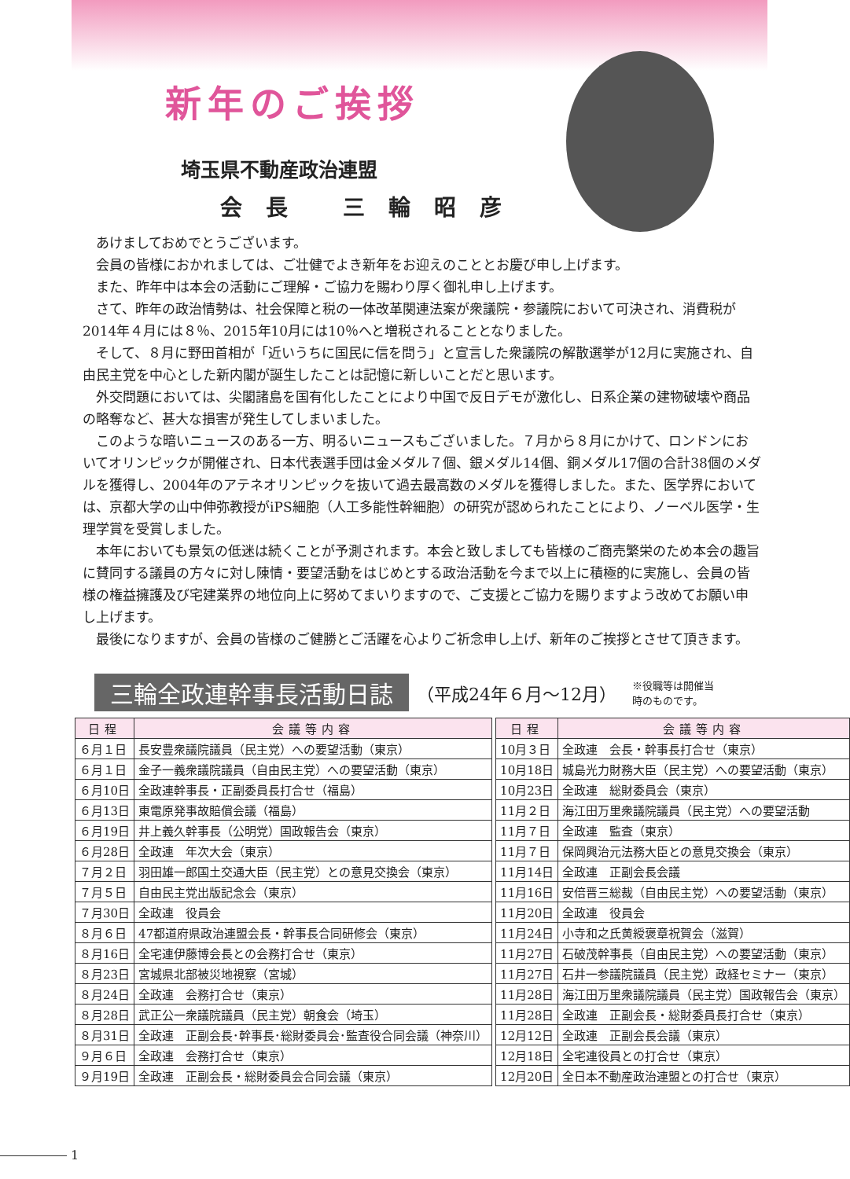新年のご挨拶
埼玉県不動産政治連盟
会長 三輪昭彦
あけましておめでとうございます。
会員の皆様におかれましては、ご壮健でよき新年をお迎えのこととお慶び申し上げます。
また、昨年中は本会の活動にご理解・ご協力を賜わり厚く御礼申し上げます。
さて、昨年の政治情勢は、社会保障と税の一体改革関連法案が衆議院・参議院において可決され、消費税が2014年４月には８％、2015年10月には10％へと増税されることとなりました。
そして、８月に野田首相が「近いうちに国民に信を問う」と宣言した衆議院の解散選挙が12月に実施され、自由民主党を中心とした新内閣が誕生したことは記憶に新しいことだと思います。
外交問題においては、尖閣諸島を国有化したことにより中国で反日デモが激化し、日系企業の建物破壊や商品の略奪など、甚大な損害が発生してしまいました。
このような暗いニュースのある一方、明るいニュースもございました。７月から８月にかけて、ロンドンにおいてオリンピックが開催され、日本代表選手団は金メダル７個、銀メダル14個、銅メダル17個の合計38個のメダルを獲得し、2004年のアテネオリンピックを抜いて過去最高数のメダルを獲得しました。また、医学界においては、京都大学の山中伸弥教授がiPS細胞（人工多能性幹細胞）の研究が認められたことにより、ノーベル医学・生理学賞を受賞しました。
本年においても景気の低迷は続くことが予測されます。本会と致しましても皆様のご商売繁栄のため本会の趣旨に賛同する議員の方々に対し陳情・要望活動をはじめとする政治活動を今まで以上に積極的に実施し、会員の皆様の権益擁護及び宅建業界の地位向上に努めてまいりますので、ご支援とご協力を賜りますよう改めてお願い申し上げます。
最後になりますが、会員の皆様のご健勝とご活躍を心よりご祈念申し上げ、新年のご挨拶とさせて頂きます。
三輪全政連幹事長活動日誌 （平成24年６月～12月） ※役職等は開催当
時のものです。
| 日程 | 会議等内容 |
| --- | --- |
| ６月１日 | 長安豊衆議院議員（民主党）への要望活動（東京） |
| ６月１日 | 金子一義衆議院議員（自由民主党）への要望活動（東京） |
| ６月10日 | 全政連幹事長・正副委員長打合せ（福島） |
| ６月13日 | 東電原発事故賠償会議（福島） |
| ６月19日 | 井上義久幹事長（公明党）国政報告会（東京） |
| ６月28日 | 全政連 年次大会（東京） |
| ７月２日 | 羽田雄一郎国土交通大臣（民主党）との意見交換会（東京） |
| ７月５日 | 自由民主党出版記念会（東京） |
| ７月30日 | 全政連 役員会 |
| ８月６日 | 47都道府県政治連盟会長・幹事長合同研修会（東京） |
| ８月16日 | 全宅連伊藤博会長との会務打合せ（東京） |
| ８月23日 | 宮城県北部被災地視察（宮城） |
| ８月24日 | 全政連 会務打合せ（東京） |
| ８月28日 | 武正公一衆議院議員（民主党）朝食会（埼玉） |
| ８月31日 | 全政連 正副会長･幹事長･総財委員会･監査役合同会議（神奈川） |
| ９月６日 | 全政連 会務打合せ（東京） |
| ９月19日 | 全政連 正副会長・総財委員会合同会議（東京） |
| 日程 | 会議等内容 |
| --- | --- |
| 10月３日 | 全政連 会長・幹事長打合せ（東京） |
| 10月18日 | 城島光力財務大臣（民主党）への要望活動（東京） |
| 10月23日 | 全政連 総財委員会（東京） |
| 11月２日 | 海江田万里衆議院議員（民主党）への要望活動 |
| 11月７日 | 全政連 監査（東京） |
| 11月７日 | 保岡興治元法務大臣との意見交換会（東京） |
| 11月14日 | 全政連 正副会長会議 |
| 11月16日 | 安倍晋三総裁（自由民主党）への要望活動（東京） |
| 11月20日 | 全政連 役員会 |
| 11月24日 | 小寺和之氏黄綬褒章祝賀会（滋賀） |
| 11月27日 | 石破茂幹事長（自由民主党）への要望活動（東京） |
| 11月27日 | 石井一参議院議員（民主党）政経セミナー（東京） |
| 11月28日 | 海江田万里衆議院議員（民主党）国政報告会（東京） |
| 11月28日 | 全政連 正副会長・総財委員長打合せ（東京） |
| 12月12日 | 全政連 正副会長会議（東京） |
| 12月18日 | 全宅連役員との打合せ（東京） |
| 12月20日 | 全日本不動産政治連盟との打合せ（東京） |
1